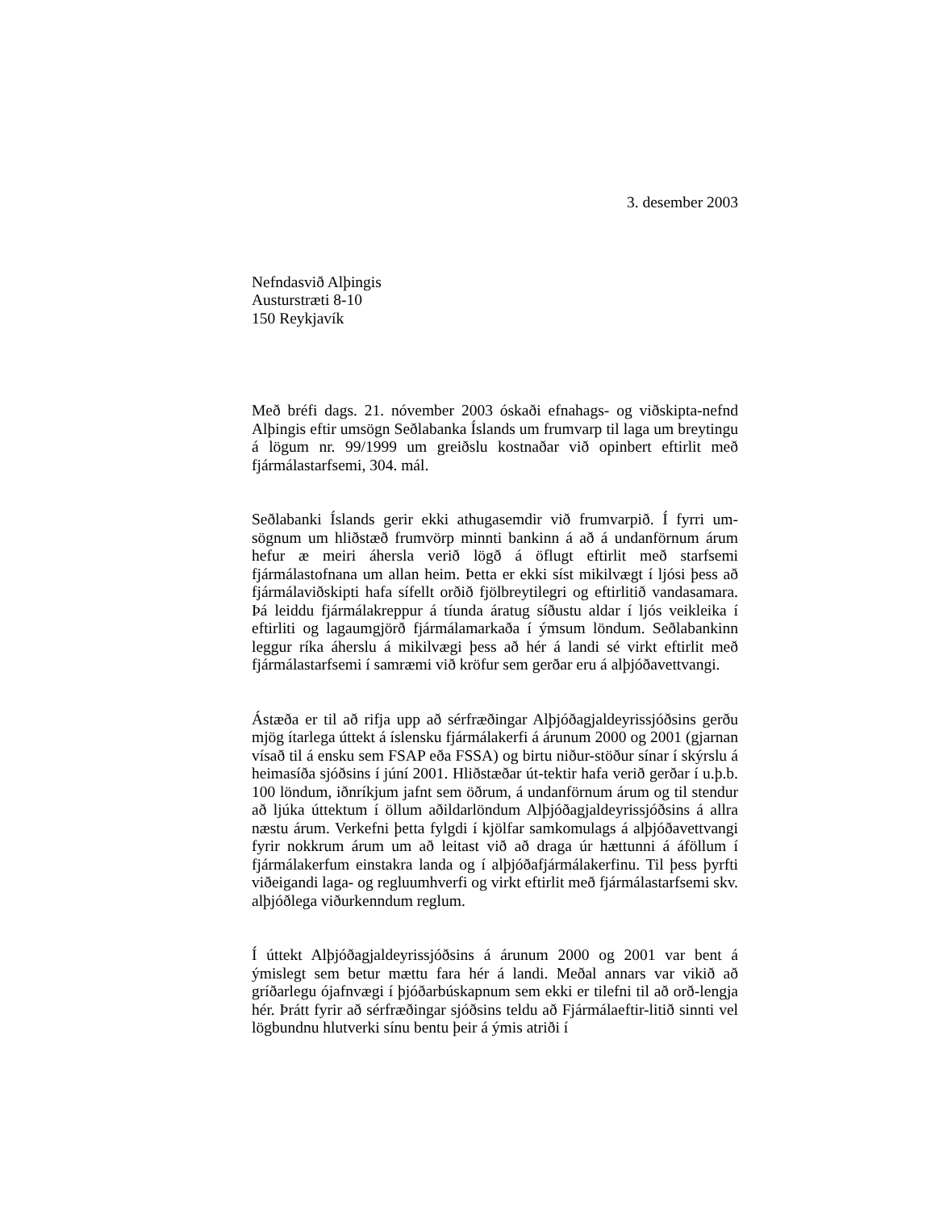3. desember 2003
Nefndasvið Alþingis
Austurstræti 8-10
150 Reykjavík
Með bréfi dags. 21. nóvember 2003 óskaði efnahags- og viðskipta-nefnd Alþingis eftir umsögn Seðlabanka Íslands um frumvarp til laga um breytingu á lögum nr. 99/1999 um greiðslu kostnaðar við opinbert eftirlit með fjármálastarfsemi, 304. mál.
Seðlabanki Íslands gerir ekki athugasemdir við frumvarpið. Í fyrri um-sögnum um hliðstæð frumvörp minnti bankinn á að á undanförnum árum hefur æ meiri áhersla verið lögð á öflugt eftirlit með starfsemi fjármálastofnana um allan heim. Þetta er ekki síst mikilvægt í ljósi þess að fjármálaviðskipti hafa sífellt orðið fjölbreytilegri og eftirlitið vandasamara. Þá leiddu fjármálakreppur á tíunda áratug síðustu aldar í ljós veikleika í eftirliti og lagaumgjörð fjármálamarkaða í ýmsum löndum. Seðlabankinn leggur ríka áherslu á mikilvægi þess að hér á landi sé virkt eftirlit með fjármálastarfsemi í samræmi við kröfur sem gerðar eru á alþjóðavettvangi.
Ástæða er til að rifja upp að sérfræðingar Alþjóðagjaldeyrissjóðsins gerðu mjög ítarlega úttekt á íslensku fjármálakerfi á árunum 2000 og 2001 (gjarnan vísað til á ensku sem FSAP eða FSSA) og birtu niður-stöður sínar í skýrslu á heimasíða sjóðsins í júní 2001. Hliðstæðar út-tektir hafa verið gerðar í u.þ.b. 100 löndum, iðnríkjum jafnt sem öðrum, á undanförnum árum og til stendur að ljúka úttektum í öllum aðildarlöndum Alþjóðagjaldeyrissjóðsins á allra næstu árum. Verkefni þetta fylgdi í kjölfar samkomulags á alþjóðavettvangi fyrir nokkrum árum um að leitast við að draga úr hættunni á áföllum í fjármálakerfum einstakra landa og í alþjóðafjármálakerfinu. Til þess þyrfti viðeigandi laga- og regluumhverfi og virkt eftirlit með fjármálastarfsemi skv. alþjóðlega viðurkenndum reglum.
Í úttekt Alþjóðagjaldeyrissjóðsins á árunum 2000 og 2001 var bent á ýmislegt sem betur mættu fara hér á landi. Meðal annars var vikið að gríðarlegu ójafnvægi í þjóðarbúskapnum sem ekki er tilefni til að orð-lengja hér. Þrátt fyrir að sérfræðingar sjóðsins teldu að Fjármálaeftir-litið sinnti vel lögbundnu hlutverki sínu bentu þeir á ýmis atriði í